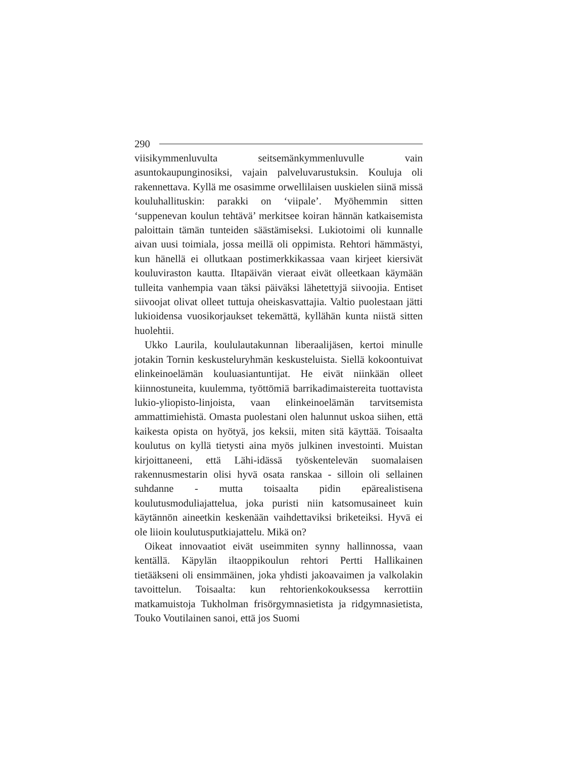290
viisikymmenluvulta seitsemänkymmenluvulle vain asuntokaupunginosiksi, vajain palveluvarustuksin. Kouluja oli rakennettava. Kyllä me osasimme orwellilaisen uuskielen siinä missä kouluhallituskin: parakki on ‘viipale’. Myöhemmin sitten ‘suppenevan koulun tehtävä’ merkitsee koiran hännän katkaisemista paloittain tämän tunteiden säästämiseksi. Lukiotoimi oli kunnalle aivan uusi toimiala, jossa meillä oli oppimista. Rehtori hämmästyi, kun hänellä ei ollutkaan postimerkkikassaa vaan kirjeet kiersivät kouluviraston kautta. Iltapäivän vieraat eivät olleetkaan käymään tulleita vanhempia vaan täksi päiväksi lähetettyjä siivoojia. Entiset siivoojat olivat olleet tuttuja oheiskasvattajia. Valtio puolestaan jätti lukioidensa vuosikorjaukset tekemättä, kyllähän kunta niistä sitten huolehtii.
Ukko Laurila, koululautakunnan liberaalijäsen, kertoi minulle jotakin Tornin keskusteluryhmän keskusteluista. Siellä kokoontuivat elinkeinoelämän kouluasiantuntijat. He eivät niinkään olleet kiinnostuneita, kuulemma, työttömiä barrikadimaistereita tuottavista lukio-yliopisto-linjoista, vaan elinkeinoelämän tarvitsemista ammattimiehistä. Omasta puolestani olen halunnut uskoa siihen, että kaikesta opista on hyötyä, jos keksii, miten sitä käyttää. Toisaalta koulutus on kyllä tietysti aina myös julkinen investointi. Muistan kirjoittaneeni, että Lähi-idässä työskentelevän suomalaisen rakennusmestarin olisi hyvä osata ranskaa - silloin oli sellainen suhdanne - mutta toisaalta pidin epärealistisena koulutusmoduliajattelua, joka puristi niin katsomusaineet kuin käytännön aineetkin keskenään vaihdettaviksi briketeiksi. Hyvä ei ole liioin koulutusputkiajattelu. Mikä on?
Oikeat innovaatiot eivät useimmiten synny hallinnossa, vaan kentällä. Käpylän iltaoppikoulun rehtori Pertti Hallikainen tietääkseni oli ensimmäinen, joka yhdisti jakoavaimen ja valkolakin tavoittelun. Toisaalta: kun rehtorienkokouksessa kerrottiin matkamuistoja Tukholman frisörgymnasietista ja ridgymnasietista, Touko Voutilainen sanoi, että jos Suomi